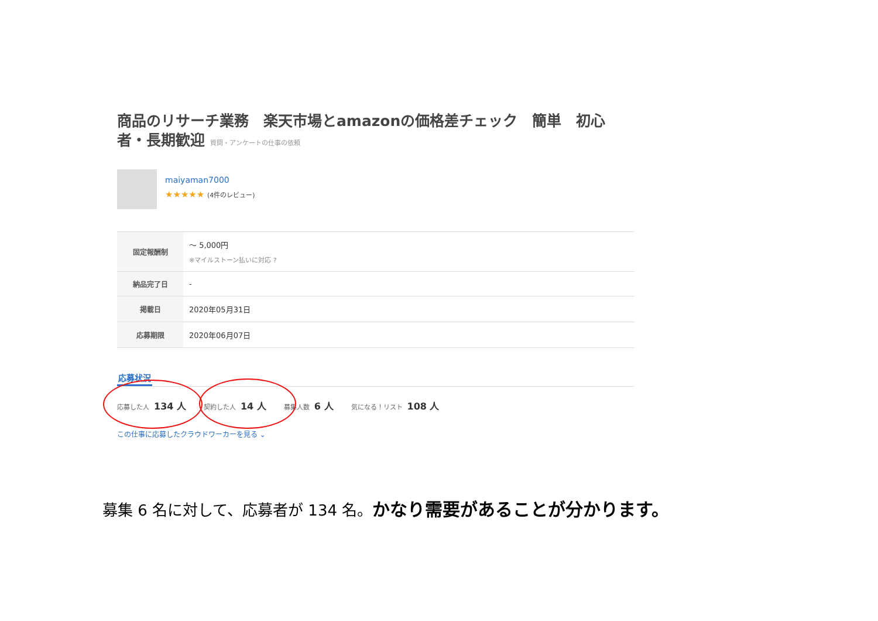商品のリサーチ業務　楽天市場とamazonの価格差チェック　簡単　初心者・長期歓迎 質問・アンケートの仕事の依頼
maiyaman7000
★★★★★ (4件のレビュー)
| 固定報酬制 | 〜 5,000円 ※マイルストーン払いに対応 ? |
| 納品完了日 | - |
| 掲載日 | 2020年05月31日 |
| 応募期限 | 2020年06月07日 |
応募状況
応募した人 134 人
契約した人 14 人
募集人数 6 人
気になる！リスト 108 人
この仕事に応募したクラウドワーカーを見る ⌄
募集 6 名に対して、応募者が 134 名。かなり需要があることが分かります。